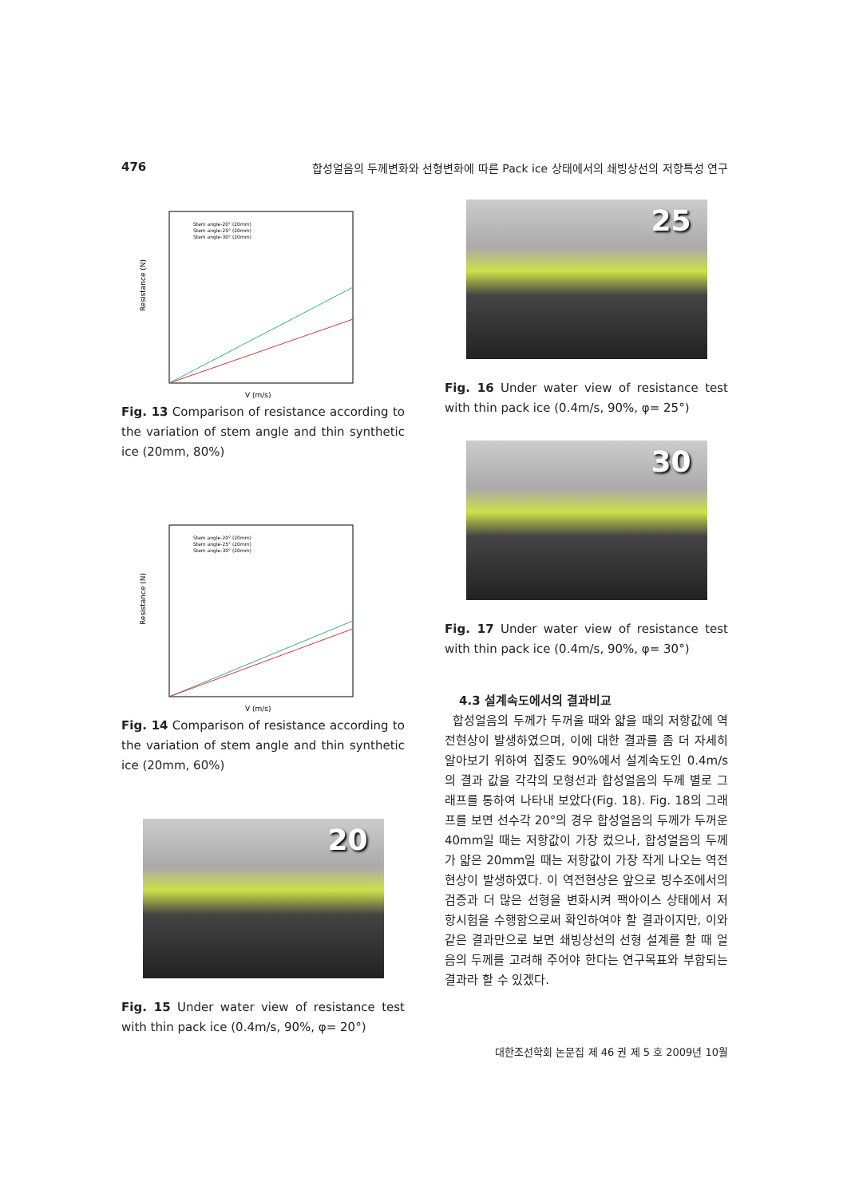476 합성얼음의 두께변화와 선형변화에 따른 Pack ice 상태에서의 쇄빙상선의 저항특성 연구
Resistance (N)
V (m/s)
Stem angle-20° (20mm)
Stem angle-25° (20mm)
Stem angle-30° (20mm)
Fig. 13 Comparison of resistance according to the variation of stem angle and thin synthetic ice (20mm, 80%)
Resistance (N)
V (m/s)
Stem angle-20° (20mm)
Stem angle-25° (20mm)
Stem angle-30° (20mm)
Fig. 14 Comparison of resistance according to the variation of stem angle and thin synthetic ice (20mm, 60%)
20
Fig. 15 Under water view of resistance test with thin pack ice (0.4m/s, 90%, φ= 20°)
25
Fig. 16 Under water view of resistance test with thin pack ice (0.4m/s, 90%, φ= 25°)
30
Fig. 17 Under water view of resistance test with thin pack ice (0.4m/s, 90%, φ= 30°)
4.3 설계속도에서의 결과비교
합성얼음의 두께가 두꺼울 때와 얇을 때의 저항값에 역전현상이 발생하였으며, 이에 대한 결과를 좀 더 자세히 알아보기 위하여 집중도 90%에서 설계속도인 0.4m/s의 결과 값을 각각의 모형선과 합성얼음의 두께 별로 그래프를 통하여 나타내 보았다(Fig. 18). Fig. 18의 그래프를 보면 선수각 20°의 경우 합성얼음의 두께가 두꺼운 40mm일 때는 저항값이 가장 컸으나, 합성얼음의 두께가 얇은 20mm일 때는 저항값이 가장 작게 나오는 역전현상이 발생하였다. 이 역전현상은 앞으로 빙수조에서의 검증과 더 많은 선형을 변화시켜 팩아이스 상태에서 저항시험을 수행함으로써 확인하여야 할 결과이지만, 이와같은 결과만으로 보면 쇄빙상선의 선형 설계를 할 때 얼음의 두께를 고려해 주어야 한다는 연구목표와 부합되는 결과라 할 수 있겠다.
대한조선학회 논문집 제 46 권 제 5 호 2009년 10월